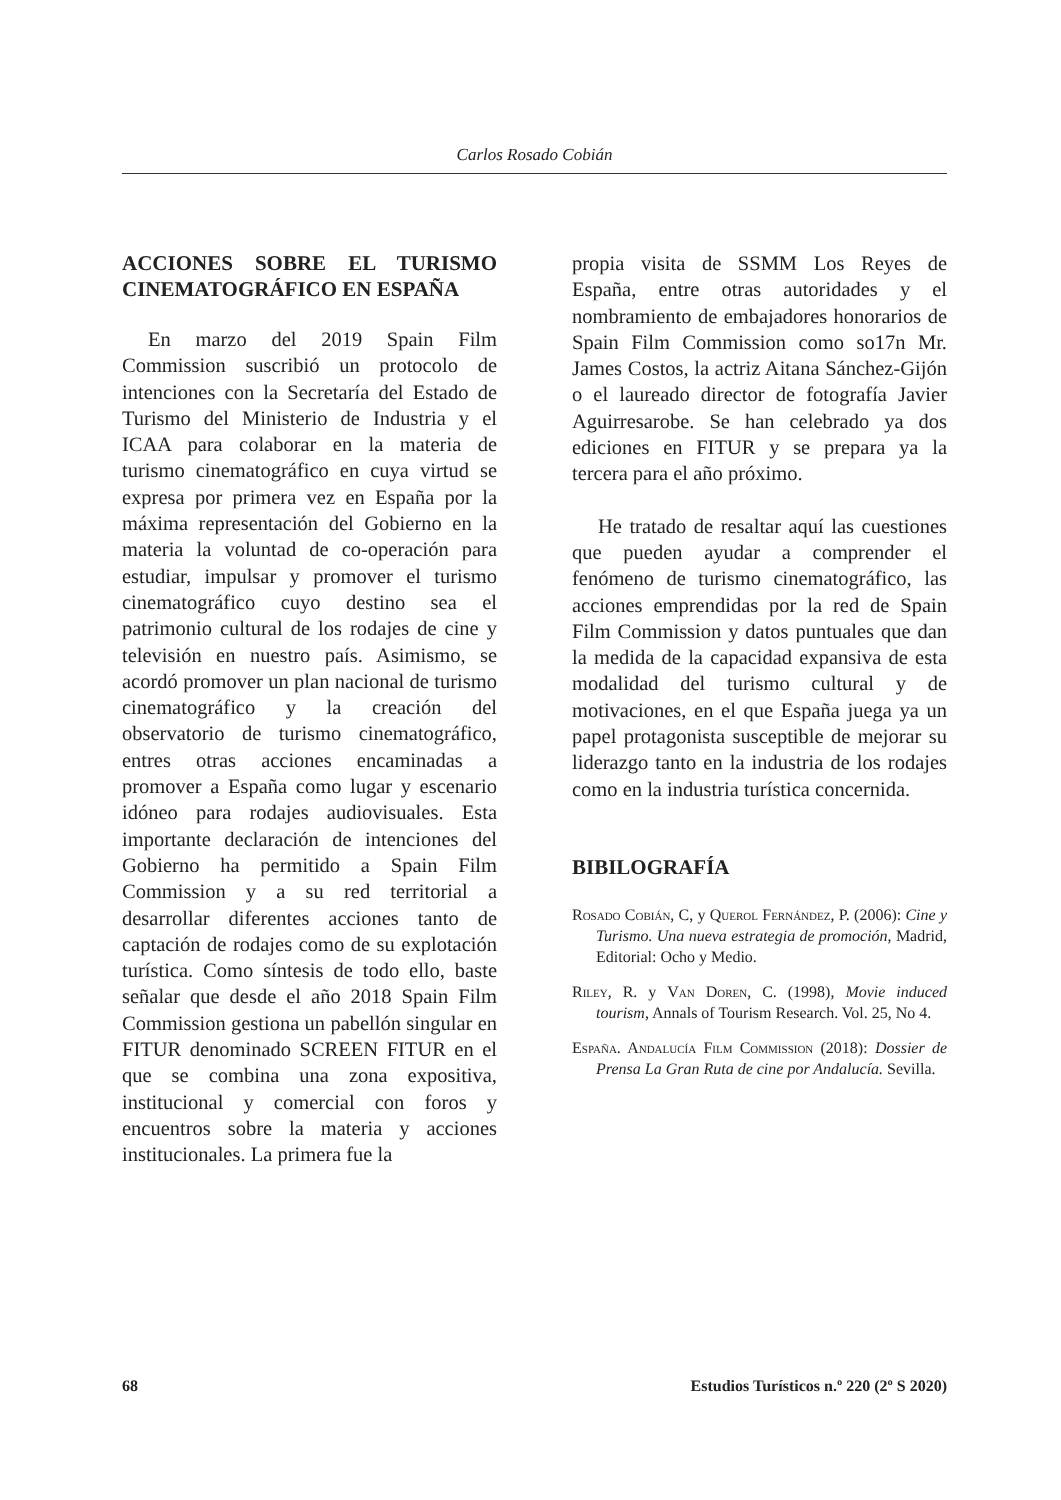Carlos Rosado Cobián
ACCIONES SOBRE EL TURISMO CINEMATOGRÁFICO EN ESPAÑA
En marzo del 2019 Spain Film Commission suscribió un protocolo de intenciones con la Secretaría del Estado de Turismo del Ministerio de Industria y el ICAA para colaborar en la materia de turismo cinematográfico en cuya virtud se expresa por primera vez en España por la máxima representación del Gobierno en la materia la voluntad de co-operación para estudiar, impulsar y promover el turismo cinematográfico cuyo destino sea el patrimonio cultural de los rodajes de cine y televisión en nuestro país. Asimismo, se acordó promover un plan nacional de turismo cinematográfico y la creación del observatorio de turismo cinematográfico, entres otras acciones encaminadas a promover a España como lugar y escenario idóneo para rodajes audiovisuales. Esta importante declaración de intenciones del Gobierno ha permitido a Spain Film Commission y a su red territorial a desarrollar diferentes acciones tanto de captación de rodajes como de su explotación turística. Como síntesis de todo ello, baste señalar que desde el año 2018 Spain Film Commission gestiona un pabellón singular en FITUR denominado SCREEN FITUR en el que se combina una zona expositiva, institucional y comercial con foros y encuentros sobre la materia y acciones institucionales. La primera fue la
propia visita de SSMM Los Reyes de España, entre otras autoridades y el nombramiento de embajadores honorarios de Spain Film Commission como so17n Mr. James Costos, la actriz Aitana Sánchez-Gijón o el laureado director de fotografía Javier Aguirresarobe. Se han celebrado ya dos ediciones en FITUR y se prepara ya la tercera para el año próximo.
He tratado de resaltar aquí las cuestiones que pueden ayudar a comprender el fenómeno de turismo cinematográfico, las acciones emprendidas por la red de Spain Film Commission y datos puntuales que dan la medida de la capacidad expansiva de esta modalidad del turismo cultural y de motivaciones, en el que España juega ya un papel protagonista susceptible de mejorar su liderazgo tanto en la industria de los rodajes como en la industria turística concernida.
BIBILOGRAFÍA
Rosado Cobián, C, y Querol Fernández, P. (2006): Cine y Turismo. Una nueva estrategia de promoción, Madrid, Editorial: Ocho y Medio.
Riley, R. y Van Doren, C. (1998), Movie induced tourism, Annals of Tourism Research. Vol. 25, No 4.
España. Andalucía Film Commission (2018): Dossier de Prensa La Gran Ruta de cine por Andalucía. Sevilla.
68 Estudios Turísticos n.º 220 (2º S 2020)